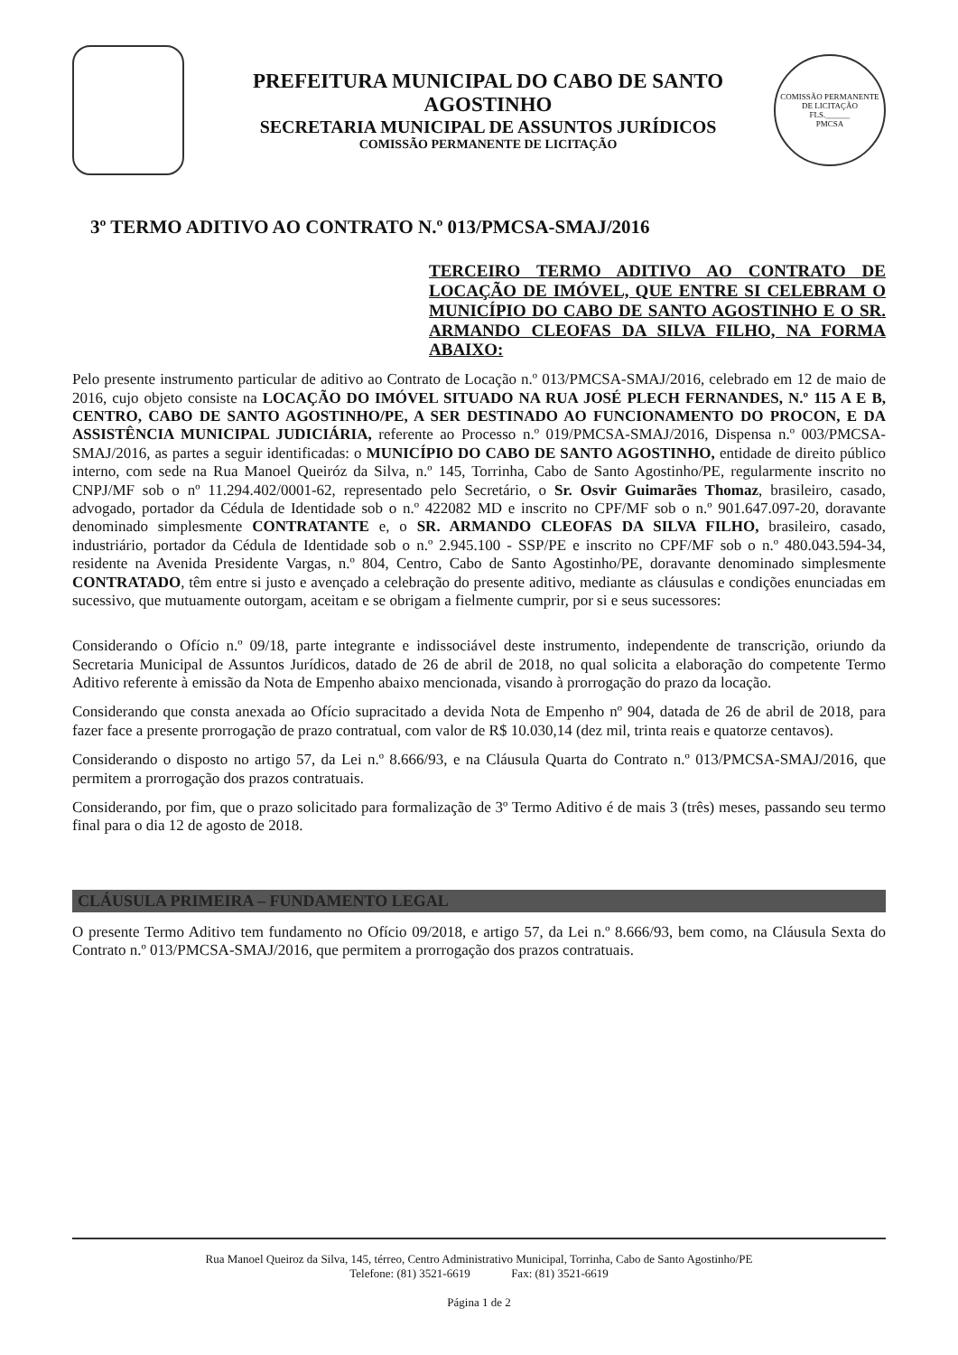PREFEITURA MUNICIPAL DO CABO DE SANTO AGOSTINHO
SECRETARIA MUNICIPAL DE ASSUNTOS JURÍDICOS
COMISSÃO PERMANENTE DE LICITAÇÃO
COMISSÃO PERMANENTE DE LICITAÇÃO
FLS.______
PMCSA
3º TERMO ADITIVO AO CONTRATO N.º 013/PMCSA-SMAJ/2016
TERCEIRO TERMO ADITIVO AO CONTRATO DE LOCAÇÃO DE IMÓVEL, QUE ENTRE SI CELEBRAM O MUNICÍPIO DO CABO DE SANTO AGOSTINHO E O SR. ARMANDO CLEOFAS DA SILVA FILHO, NA FORMA ABAIXO:
Pelo presente instrumento particular de aditivo ao Contrato de Locação n.º 013/PMCSA-SMAJ/2016, celebrado em 12 de maio de 2016, cujo objeto consiste na LOCAÇÃO DO IMÓVEL SITUADO NA RUA JOSÉ PLECH FERNANDES, N.º 115 A E B, CENTRO, CABO DE SANTO AGOSTINHO/PE, A SER DESTINADO AO FUNCIONAMENTO DO PROCON, E DA ASSISTÊNCIA MUNICIPAL JUDICIÁRIA, referente ao Processo n.º 019/PMCSA-SMAJ/2016, Dispensa n.º 003/PMCSA-SMAJ/2016, as partes a seguir identificadas: o MUNICÍPIO DO CABO DE SANTO AGOSTINHO, entidade de direito público interno, com sede na Rua Manoel Queiróz da Silva, n.º 145, Torrinha, Cabo de Santo Agostinho/PE, regularmente inscrito no CNPJ/MF sob o nº 11.294.402/0001-62, representado pelo Secretário, o Sr. Osvir Guimarães Thomaz, brasileiro, casado, advogado, portador da Cédula de Identidade sob o n.º 422082 MD e inscrito no CPF/MF sob o n.º 901.647.097-20, doravante denominado simplesmente CONTRATANTE e, o SR. ARMANDO CLEOFAS DA SILVA FILHO, brasileiro, casado, industriário, portador da Cédula de Identidade sob o n.º 2.945.100 - SSP/PE e inscrito no CPF/MF sob o n.º 480.043.594-34, residente na Avenida Presidente Vargas, n.º 804, Centro, Cabo de Santo Agostinho/PE, doravante denominado simplesmente CONTRATADO, têm entre si justo e avençado a celebração do presente aditivo, mediante as cláusulas e condições enunciadas em sucessivo, que mutuamente outorgam, aceitam e se obrigam a fielmente cumprir, por si e seus sucessores:
Considerando o Ofício n.º 09/18, parte integrante e indissociável deste instrumento, independente de transcrição, oriundo da Secretaria Municipal de Assuntos Jurídicos, datado de 26 de abril de 2018, no qual solicita a elaboração do competente Termo Aditivo referente à emissão da Nota de Empenho abaixo mencionada, visando à prorrogação do prazo da locação.
Considerando que consta anexada ao Ofício supracitado a devida Nota de Empenho nº 904, datada de 26 de abril de 2018, para fazer face a presente prorrogação de prazo contratual, com valor de R$ 10.030,14 (dez mil, trinta reais e quatorze centavos).
Considerando o disposto no artigo 57, da Lei n.º 8.666/93, e na Cláusula Quarta do Contrato n.º 013/PMCSA-SMAJ/2016, que permitem a prorrogação dos prazos contratuais.
Considerando, por fim, que o prazo solicitado para formalização de 3º Termo Aditivo é de mais 3 (três) meses, passando seu termo final para o dia 12 de agosto de 2018.
CLÁUSULA PRIMEIRA – FUNDAMENTO LEGAL
O presente Termo Aditivo tem fundamento no Ofício 09/2018, e artigo 57, da Lei n.º 8.666/93, bem como, na Cláusula Sexta do Contrato n.º 013/PMCSA-SMAJ/2016, que permitem a prorrogação dos prazos contratuais.
Rua Manoel Queiroz da Silva, 145, térreo, Centro Administrativo Municipal, Torrinha, Cabo de Santo Agostinho/PE
Telefone: (81) 3521-6619 Fax: (81) 3521-6619
Página 1 de 2